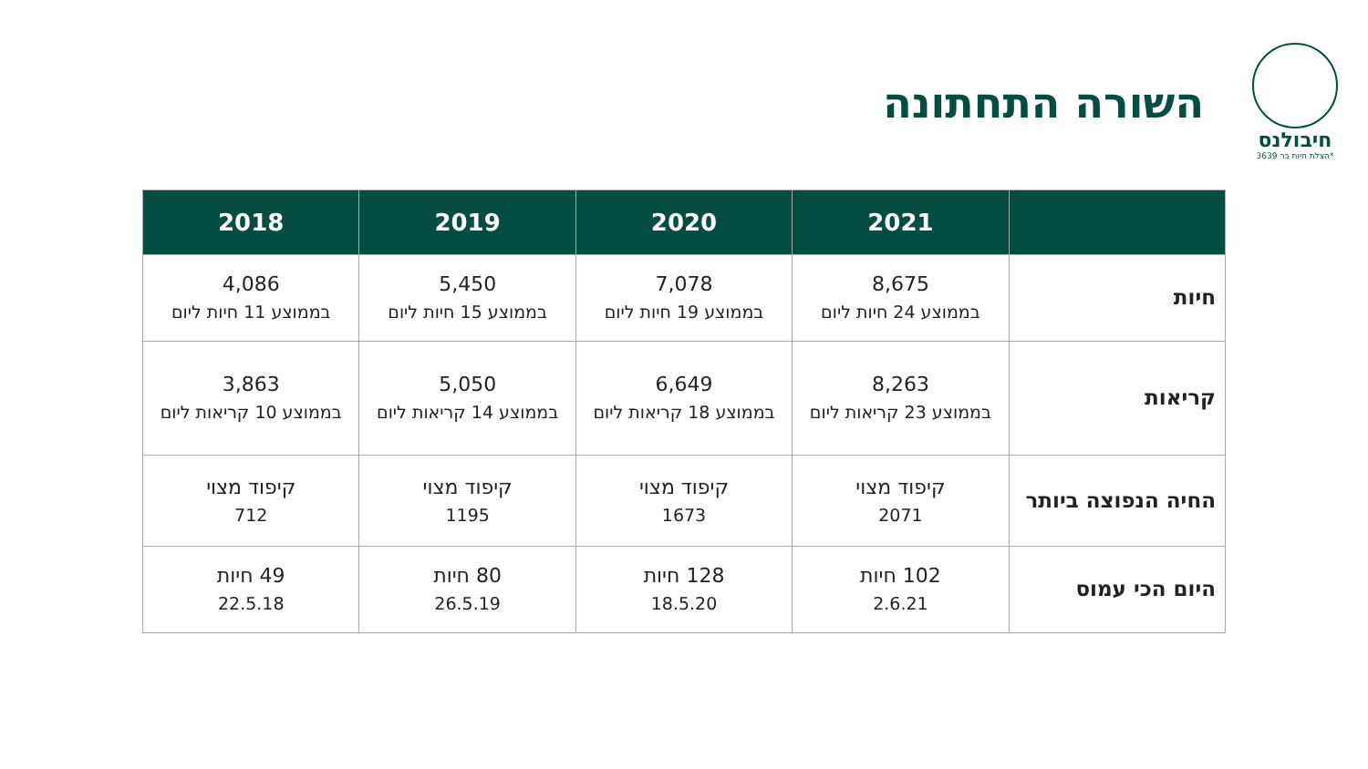חיבולנס
הצלת חיות בר 3639*
השורה התחתונה
| | 2021 | 2020 | 2019 | 2018 |
| --- | --- | --- | --- | --- |
| חיות | 8,675 בממוצע 24 חיות ליום | 7,078 בממוצע 19 חיות ליום | 5,450 בממוצע 15 חיות ליום | 4,086 בממוצע 11 חיות ליום |
| קריאות | 8,263 בממוצע 23 קריאות ליום | 6,649 בממוצע 18 קריאות ליום | 5,050 בממוצע 14 קריאות ליום | 3,863 בממוצע 10 קריאות ליום |
| החיה הנפוצה ביותר | קיפוד מצוי 2071 | קיפוד מצוי 1673 | קיפוד מצוי 1195 | קיפוד מצוי 712 |
| היום הכי עמוס | 102 חיות 2.6.21 | 128 חיות 18.5.20 | 80 חיות 26.5.19 | 49 חיות 22.5.18 |